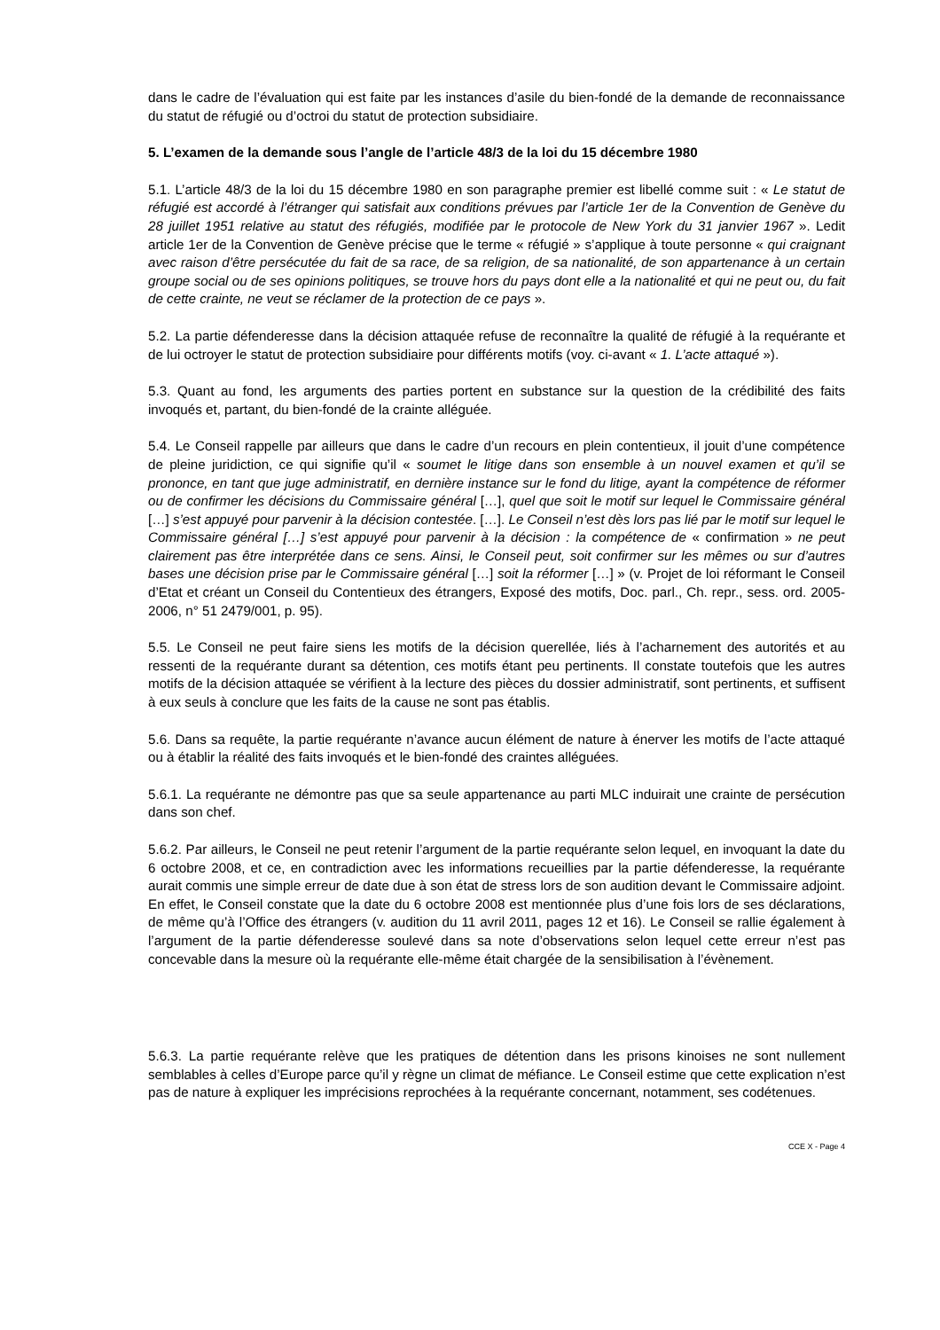dans le cadre de l’évaluation qui est faite par les instances d’asile du bien-fondé de la demande de reconnaissance du statut de réfugié ou d’octroi du statut de protection subsidiaire.
5. L’examen de la demande sous l’angle de l’article 48/3 de la loi du 15 décembre 1980
5.1. L’article 48/3 de la loi du 15 décembre 1980 en son paragraphe premier est libellé comme suit : « Le statut de réfugié est accordé à l’étranger qui satisfait aux conditions prévues par l’article 1er de la Convention de Genève du 28 juillet 1951 relative au statut des réfugiés, modifiée par le protocole de New York du 31 janvier 1967 ». Ledit article 1er de la Convention de Genève précise que le terme « réfugié » s’applique à toute personne « qui craignant avec raison d’être persécutée du fait de sa race, de sa religion, de sa nationalité, de son appartenance à un certain groupe social ou de ses opinions politiques, se trouve hors du pays dont elle a la nationalité et qui ne peut ou, du fait de cette crainte, ne veut se réclamer de la protection de ce pays ».
5.2. La partie défenderesse dans la décision attaquée refuse de reconnaître la qualité de réfugié à la requérante et de lui octroyer le statut de protection subsidiaire pour différents motifs (voy. ci-avant « 1. L’acte attaqué »).
5.3. Quant au fond, les arguments des parties portent en substance sur la question de la crédibilité des faits invoqués et, partant, du bien-fondé de la crainte alléguée.
5.4. Le Conseil rappelle par ailleurs que dans le cadre d’un recours en plein contentieux, il jouit d’une compétence de pleine juridiction, ce qui signifie qu’il « soumet le litige dans son ensemble à un nouvel examen et qu’il se prononce, en tant que juge administratif, en dernière instance sur le fond du litige, ayant la compétence de réformer ou de confirmer les décisions du Commissaire général […], quel que soit le motif sur lequel le Commissaire général […] s’est appuyé pour parvenir à la décision contestée. […]. Le Conseil n’est dès lors pas lié par le motif sur lequel le Commissaire général […] s’est appuyé pour parvenir à la décision : la compétence de « confirmation » ne peut clairement pas être interprétée dans ce sens. Ainsi, le Conseil peut, soit confirmer sur les mêmes ou sur d’autres bases une décision prise par le Commissaire général […] soit la réformer […] » (v. Projet de loi réformant le Conseil d’Etat et créant un Conseil du Contentieux des étrangers, Exposé des motifs, Doc. parl., Ch. repr., sess. ord. 2005-2006, n° 51 2479/001, p. 95).
5.5. Le Conseil ne peut faire siens les motifs de la décision querellée, liés à l’acharnement des autorités et au ressenti de la requérante durant sa détention, ces motifs étant peu pertinents. Il constate toutefois que les autres motifs de la décision attaquée se vérifient à la lecture des pièces du dossier administratif, sont pertinents, et suffisent à eux seuls à conclure que les faits de la cause ne sont pas établis.
5.6. Dans sa requête, la partie requérante n’avance aucun élément de nature à énerver les motifs de l’acte attaqué ou à établir la réalité des faits invoqués et le bien-fondé des craintes alléguées.
5.6.1. La requérante ne démontre pas que sa seule appartenance au parti MLC induirait une crainte de persécution dans son chef.
5.6.2. Par ailleurs, le Conseil ne peut retenir l’argument de la partie requérante selon lequel, en invoquant la date du 6 octobre 2008, et ce, en contradiction avec les informations recueillies par la partie défenderesse, la requérante aurait commis une simple erreur de date due à son état de stress lors de son audition devant le Commissaire adjoint. En effet, le Conseil constate que la date du 6 octobre 2008 est mentionnée plus d’une fois lors de ses déclarations, de même qu’à l’Office des étrangers (v. audition du 11 avril 2011, pages 12 et 16). Le Conseil se rallie également à l’argument de la partie défenderesse soulevé dans sa note d’observations selon lequel cette erreur n’est pas concevable dans la mesure où la requérante elle-même était chargée de la sensibilisation à l’évènement.
5.6.3. La partie requérante relève que les pratiques de détention dans les prisons kinoises ne sont nullement semblables à celles d’Europe parce qu’il y règne un climat de méfiance. Le Conseil estime que cette explication n’est pas de nature à expliquer les imprécisions reprochées à la requérante concernant, notamment, ses codétenues.
CCE X - Page 4